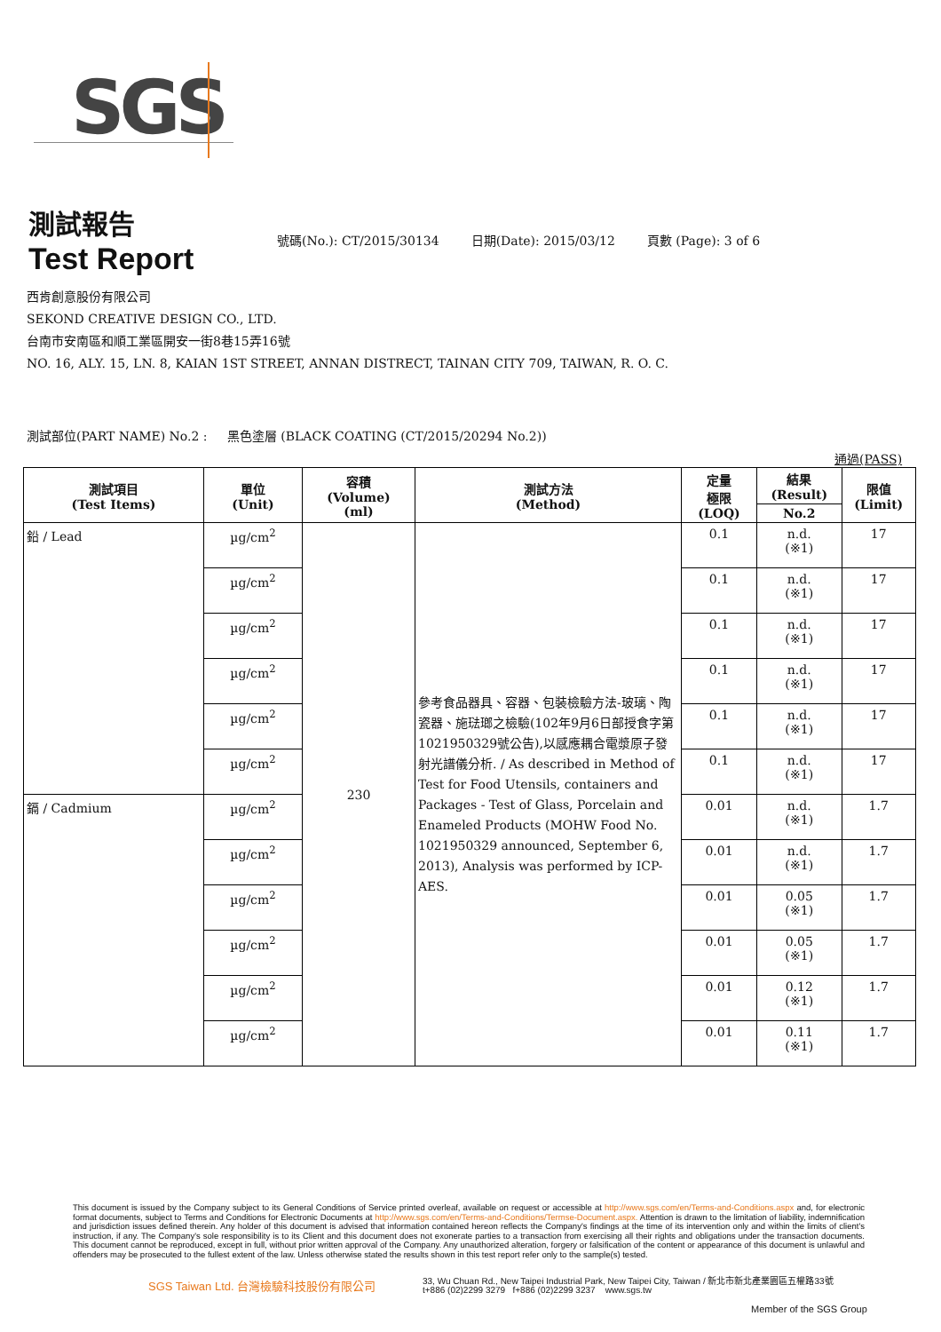SGS
測試報告
Test Report
號碼(No.): CT/2015/30134 日期(Date): 2015/03/12 頁數 (Page): 3 of 6
西肯創意股份有限公司
SEKOND CREATIVE DESIGN CO., LTD.
台南市安南區和順工業區開安一街8巷15弄16號
NO. 16, ALY. 15, LN. 8, KAIAN 1ST STREET, ANNAN DISTRECT, TAINAN CITY 709, TAIWAN, R. O. C.
測試部位(PART NAME) No.2 : 黑色塗層 (BLACK COATING (CT/2015/20294 No.2))
通過(PASS)
| 測試項目 (Test Items) | 單位 (Unit) | 容積 (Volume) (ml) | 測試方法 (Method) | 定量 極限 (LOQ) | 結果 (Result) | 限值 (Limit) |
| --- | --- | --- | --- | --- | --- | --- |
| | | | | | No.2 | |
| 鉛 / Lead | µg/cm<sup>2</sup> | 230 | 參考食品器具、容器、包裝檢驗方法-玻璃、陶瓷器、施琺瑯之檢驗(102年9月6日部授食字第1021950329號公告),以感應耦合電漿原子發射光譜儀分析. / As described in Method of Test for Food Utensils, containers and Packages - Test of Glass, Porcelain and Enameled Products (MOHW Food No. 1021950329 announced, September 6, 2013), Analysis was performed by ICP-AES. | 0.1 | n.d. (※1) | 17 |
| | µg/cm<sup>2</sup> | | | 0.1 | n.d. (※1) | 17 |
| | µg/cm<sup>2</sup> | | | 0.1 | n.d. (※1) | 17 |
| | µg/cm<sup>2</sup> | | | 0.1 | n.d. (※1) | 17 |
| | µg/cm<sup>2</sup> | | | 0.1 | n.d. (※1) | 17 |
| | µg/cm<sup>2</sup> | | | 0.1 | n.d. (※1) | 17 |
| 鎘 / Cadmium | µg/cm<sup>2</sup> | | | 0.01 | n.d. (※1) | 1.7 |
| | µg/cm<sup>2</sup> | | | 0.01 | n.d. (※1) | 1.7 |
| | µg/cm<sup>2</sup> | | | 0.01 | 0.05 (※1) | 1.7 |
| | µg/cm<sup>2</sup> | | | 0.01 | 0.05 (※1) | 1.7 |
| | µg/cm<sup>2</sup> | | | 0.01 | 0.12 (※1) | 1.7 |
| | µg/cm<sup>2</sup> | | | 0.01 | 0.11 (※1) | 1.7 |
This document is issued by the Company subject to its General Conditions of Service printed overleaf, available on request or accessible at http://www.sgs.com/en/Terms-and-Conditions.aspx and, for electronic format documents, subject to Terms and Conditions for Electronic Documents at http://www.sgs.com/en/Terms-and-Conditions/Termse-Document.aspx. Attention is drawn to the limitation of liability, indemnification and jurisdiction issues defined therein. Any holder of this document is advised that information contained hereon reflects the Company's findings at the time of its intervention only and within the limits of client's instruction, if any. The Company's sole responsibility is to its Client and this document does not exonerate parties to a transaction from exercising all their rights and obligations under the transaction documents. This document cannot be reproduced, except in full, without prior written approval of the Company. Any unauthorized alteration, forgery or falsification of the content or appearance of this document is unlawful and offenders may be prosecuted to the fullest extent of the law. Unless otherwise stated the results shown in this test report refer only to the sample(s) tested.
SGS Taiwan Ltd. 台灣檢驗科技股份有限公司
33, Wu Chuan Rd., New Taipei Industrial Park, New Taipei City, Taiwan / 新北市新北產業園區五權路33號
t+886 (02)2299 3279 f+886 (02)2299 3237 www.sgs.tw
Member of the SGS Group